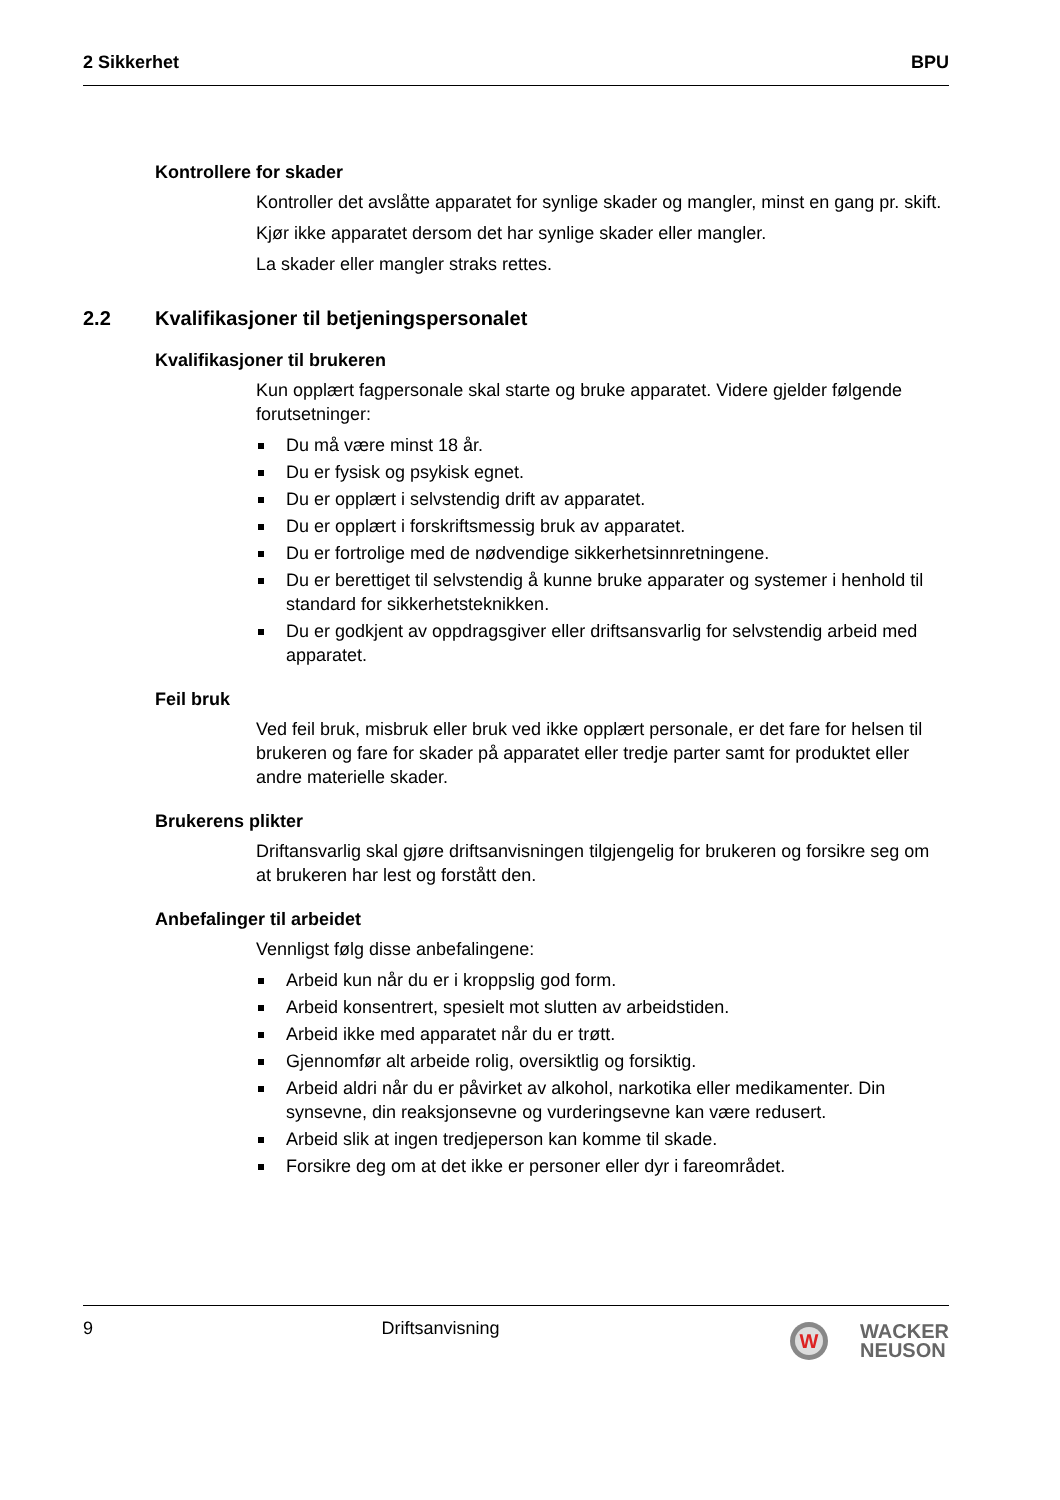2 Sikkerhet BPU
Kontrollere for skader
Kontroller det avslåtte apparatet for synlige skader og mangler, minst en gang pr. skift.
Kjør ikke apparatet dersom det har synlige skader eller mangler.
La skader eller mangler straks rettes.
2.2 Kvalifikasjoner til betjeningspersonalet
Kvalifikasjoner til brukeren
Kun opplært fagpersonale skal starte og bruke apparatet. Videre gjelder følgende forutsetninger:
Du må være minst 18 år.
Du er fysisk og psykisk egnet.
Du er opplært i selvstendig drift av apparatet.
Du er opplært i forskriftsmessig bruk av apparatet.
Du er fortrolige med de nødvendige sikkerhetsinnretningene.
Du er berettiget til selvstendig å kunne bruke apparater og systemer i henhold til standard for sikkerhetsteknikken.
Du er godkjent av oppdragsgiver eller driftsansvarlig for selvstendig arbeid med apparatet.
Feil bruk
Ved feil bruk, misbruk eller bruk ved ikke opplært personale, er det fare for helsen til brukeren og fare for skader på apparatet eller tredje parter samt for produktet eller andre materielle skader.
Brukerens plikter
Driftansvarlig skal gjøre driftsanvisningen tilgjengelig for brukeren og forsikre seg om at brukeren har lest og forstått den.
Anbefalinger til arbeidet
Vennligst følg disse anbefalingene:
Arbeid kun når du er i kroppslig god form.
Arbeid konsentrert, spesielt mot slutten av arbeidstiden.
Arbeid ikke med apparatet når du er trøtt.
Gjennomfør alt arbeide rolig, oversiktlig og forsiktig.
Arbeid aldri når du er påvirket av alkohol, narkotika eller medikamenter. Din synsevne, din reaksjonsevne og vurderingsevne kan være redusert.
Arbeid slik at ingen tredjeperson kan komme til skade.
Forsikre deg om at det ikke er personer eller dyr i fareområdet.
9 Driftsanvisning
W
WACKER
NEUSON